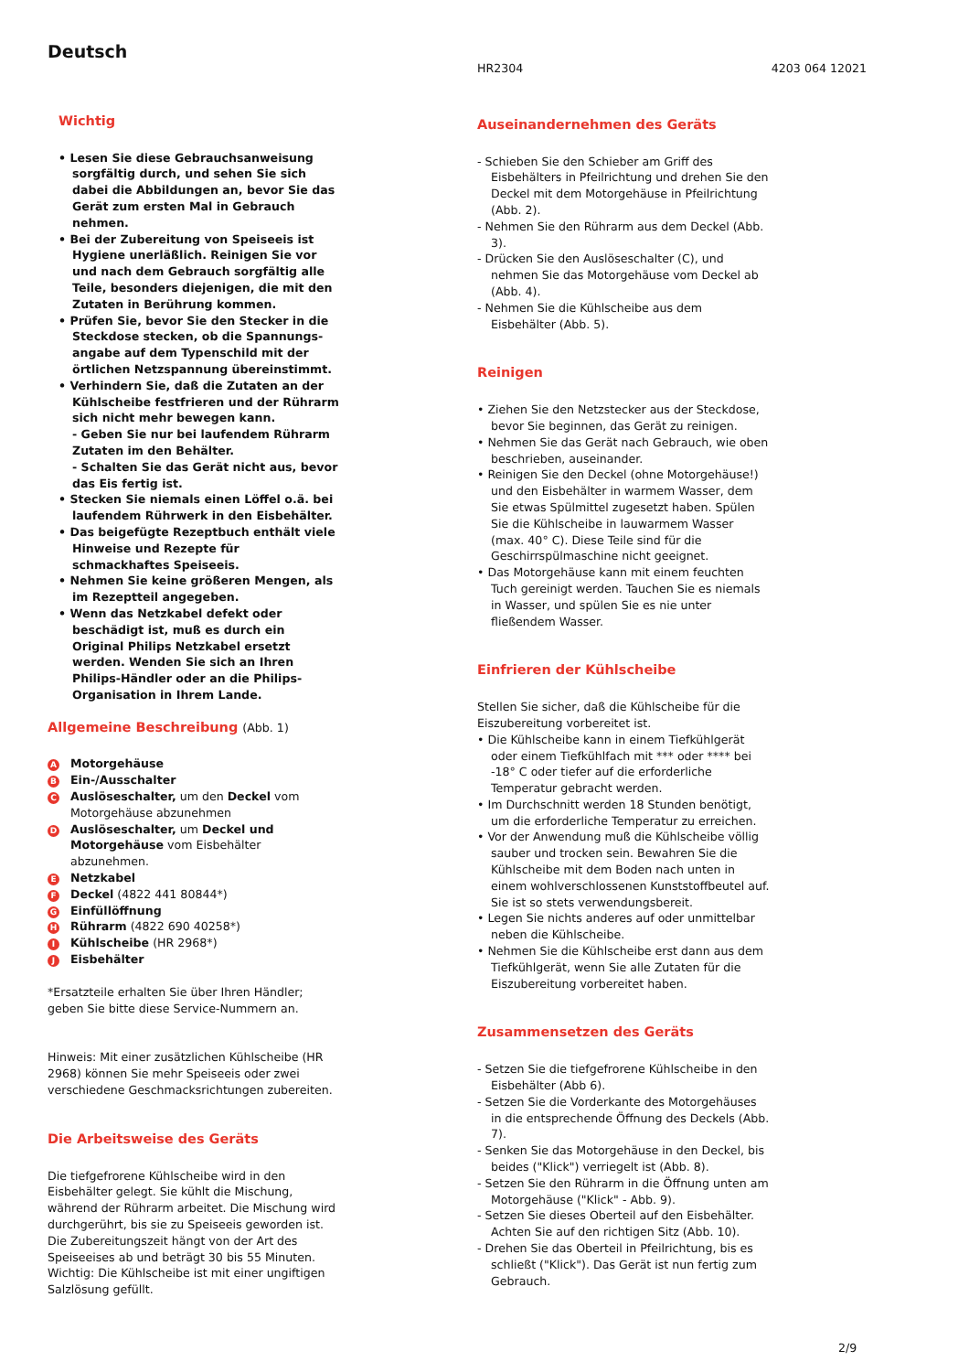Deutsch
Wichtig
• Lesen Sie diese Gebrauchsanweisung sorgfältig durch, und sehen Sie sich dabei die Abbildungen an, bevor Sie das Gerät zum ersten Mal in Gebrauch nehmen.
• Bei der Zubereitung von Speiseeis ist Hygiene unerläßlich. Reinigen Sie vor und nach dem Gebrauch sorgfältig alle Teile, besonders diejenigen, die mit den Zutaten in Berührung kommen.
• Prüfen Sie, bevor Sie den Stecker in die Steckdose stecken, ob die Spannungs-angabe auf dem Typenschild mit der örtlichen Netzspannung übereinstimmt.
• Verhindern Sie, daß die Zutaten an der Kühlscheibe festfrieren und der Rührarm sich nicht mehr bewegen kann.
- Geben Sie nur bei laufendem Rührarm Zutaten im den Behälter.
- Schalten Sie das Gerät nicht aus, bevor das Eis fertig ist.
• Stecken Sie niemals einen Löffel o.ä. bei laufendem Rührwerk in den Eisbehälter.
• Das beigefügte Rezeptbuch enthält viele Hinweise und Rezepte für schmackhaftes Speiseeis.
• Nehmen Sie keine größeren Mengen, als im Rezeptteil angegeben.
• Wenn das Netzkabel defekt oder beschädigt ist, muß es durch ein Original Philips Netzkabel ersetzt werden. Wenden Sie sich an Ihren Philips-Händler oder an die Philips-Organisation in Ihrem Lande.
Allgemeine Beschreibung (Abb. 1)
A Motorgehäuse
B Ein-/Ausschalter
C Auslöseschalter, um den Deckel vom Motorgehäuse abzunehmen
D Auslöseschalter, um Deckel und Motorgehäuse vom Eisbehälter abzunehmen.
E Netzkabel
F Deckel (4822 441 80844*)
G Einfüllöffnung
H Rührarm (4822 690 40258*)
I Kühlscheibe (HR 2968*)
J Eisbehälter
*Ersatzteile erhalten Sie über Ihren Händler; geben Sie bitte diese Service-Nummern an.
Hinweis: Mit einer zusätzlichen Kühlscheibe (HR 2968) können Sie mehr Speiseeis oder zwei verschiedene Geschmacksrichtungen zubereiten.
Die Arbeitsweise des Geräts
Die tiefgefrorene Kühlscheibe wird in den Eisbehälter gelegt. Sie kühlt die Mischung, während der Rührarm arbeitet. Die Mischung wird durchgerührt, bis sie zu Speiseeis geworden ist. Die Zubereitungszeit hängt von der Art des Speiseeises ab und beträgt 30 bis 55 Minuten. Wichtig: Die Kühlscheibe ist mit einer ungiftigen Salzlösung gefüllt.
HR2304 4203 064 12021
Auseinandernehmen des Geräts
- Schieben Sie den Schieber am Griff des Eisbehälters in Pfeilrichtung und drehen Sie den Deckel mit dem Motorgehäuse in Pfeilrichtung (Abb. 2).
- Nehmen Sie den Rührarm aus dem Deckel (Abb. 3).
- Drücken Sie den Auslöseschalter (C), und nehmen Sie das Motorgehäuse vom Deckel ab (Abb. 4).
- Nehmen Sie die Kühlscheibe aus dem Eisbehälter (Abb. 5).
Reinigen
• Ziehen Sie den Netzstecker aus der Steckdose, bevor Sie beginnen, das Gerät zu reinigen.
• Nehmen Sie das Gerät nach Gebrauch, wie oben beschrieben, auseinander.
• Reinigen Sie den Deckel (ohne Motorgehäuse!) und den Eisbehälter in warmem Wasser, dem Sie etwas Spülmittel zugesetzt haben. Spülen Sie die Kühlscheibe in lauwarmem Wasser (max. 40° C). Diese Teile sind für die Geschirrspülmaschine nicht geeignet.
• Das Motorgehäuse kann mit einem feuchten Tuch gereinigt werden. Tauchen Sie es niemals in Wasser, und spülen Sie es nie unter fließendem Wasser.
Einfrieren der Kühlscheibe
Stellen Sie sicher, daß die Kühlscheibe für die Eiszubereitung vorbereitet ist.
• Die Kühlscheibe kann in einem Tiefkühlgerät oder einem Tiefkühlfach mit *** oder **** bei -18° C oder tiefer auf die erforderliche Temperatur gebracht werden.
• Im Durchschnitt werden 18 Stunden benötigt, um die erforderliche Temperatur zu erreichen.
• Vor der Anwendung muß die Kühlscheibe völlig sauber und trocken sein. Bewahren Sie die Kühlscheibe mit dem Boden nach unten in einem wohlverschlossenen Kunststoffbeutel auf. Sie ist so stets verwendungsbereit.
• Legen Sie nichts anderes auf oder unmittelbar neben die Kühlscheibe.
• Nehmen Sie die Kühlscheibe erst dann aus dem Tiefkühlgerät, wenn Sie alle Zutaten für die Eiszubereitung vorbereitet haben.
Zusammensetzen des Geräts
- Setzen Sie die tiefgefrorene Kühlscheibe in den Eisbehälter (Abb 6).
- Setzen Sie die Vorderkante des Motorgehäuses in die entsprechende Öffnung des Deckels (Abb. 7).
- Senken Sie das Motorgehäuse in den Deckel, bis beides ("Klick") verriegelt ist (Abb. 8).
- Setzen Sie den Rührarm in die Öffnung unten am Motorgehäuse ("Klick" - Abb. 9).
- Setzen Sie dieses Oberteil auf den Eisbehälter. Achten Sie auf den richtigen Sitz (Abb. 10).
- Drehen Sie das Oberteil in Pfeilrichtung, bis es schließt ("Klick"). Das Gerät ist nun fertig zum Gebrauch.
2/9